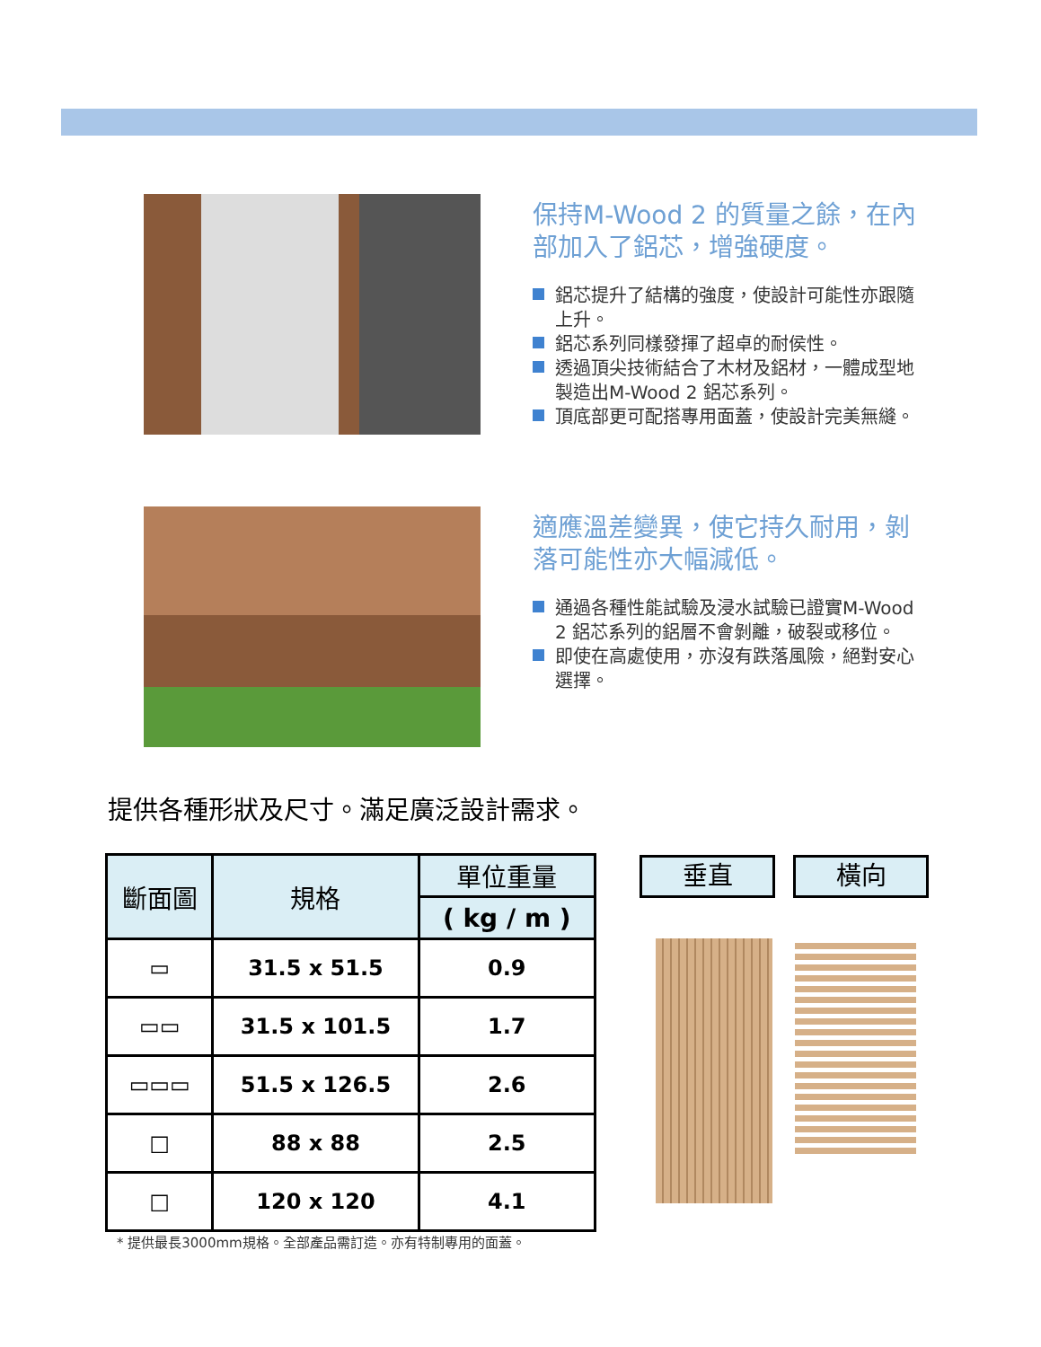保持M-Wood 2 的質量之餘，在內部加入了鋁芯，增強硬度。
鋁芯提升了結構的強度，使設計可能性亦跟隨上升。
鋁芯系列同樣發揮了超卓的耐侯性。
透過頂尖技術結合了木材及鋁材，一體成型地製造出M-Wood 2 鋁芯系列。
頂底部更可配搭專用面蓋，使設計完美無縫。
適應溫差變異，使它持久耐用，剝落可能性亦大幅減低。
通過各種性能試驗及浸水試驗已證實M-Wood 2 鋁芯系列的鋁層不會剝離，破裂或移位。
即使在高處使用，亦沒有跌落風險，絕對安心選擇。
提供各種形狀及尺寸。滿足廣泛設計需求。
| 斷面圖 | 規格 | 單位重量 |
| --- | --- | --- |
| | | ( kg / m ) |
| ▭ | 31.5 x 51.5 | 0.9 |
| ▭▭ | 31.5 x 101.5 | 1.7 |
| ▭▭▭ | 51.5 x 126.5 | 2.6 |
| □ | 88 x 88 | 2.5 |
| □ | 120 x 120 | 4.1 |
* 提供最長3000mm規格。全部產品需訂造。亦有特制專用的面蓋。
垂直 橫向